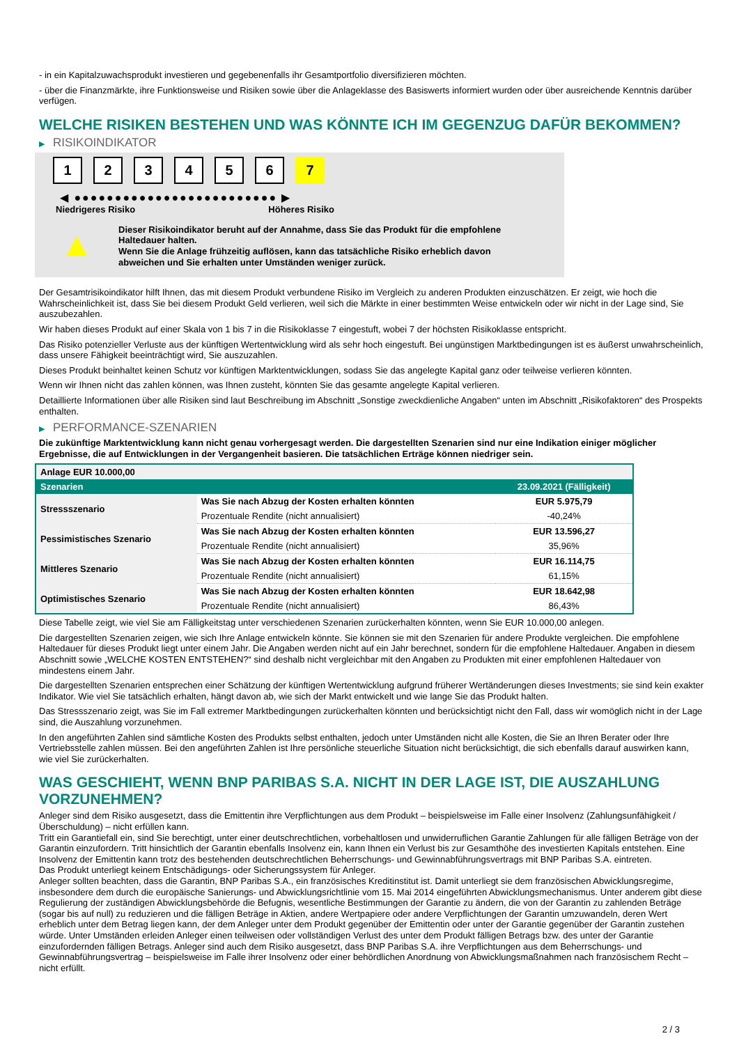- in ein Kapitalzuwachsprodukt investieren und gegebenenfalls ihr Gesamtportfolio diversifizieren möchten.
- über die Finanzmärkte, ihre Funktionsweise und Risiken sowie über die Anlageklasse des Basiswerts informiert wurden oder über ausreichende Kenntnis darüber verfügen.
WELCHE RISIKEN BESTEHEN UND WAS KÖNNTE ICH IM GEGENZUG DAFÜR BEKOMMEN?
▶ RISIKOINDIKATOR
1 2 3 4 5 6 7
◀ ●●●●●●●●●●●●●●●●●●●●●●●●● ▶
Niedrigeres Risiko Höheres Risiko
▲
Dieser Risikoindikator beruht auf der Annahme, dass Sie das Produkt für die empfohlene Haltedauer halten.
Wenn Sie die Anlage frühzeitig auflösen, kann das tatsächliche Risiko erheblich davon abweichen und Sie erhalten unter Umständen weniger zurück.
Der Gesamtrisikoindikator hilft Ihnen, das mit diesem Produkt verbundene Risiko im Vergleich zu anderen Produkten einzuschätzen. Er zeigt, wie hoch die Wahrscheinlichkeit ist, dass Sie bei diesem Produkt Geld verlieren, weil sich die Märkte in einer bestimmten Weise entwickeln oder wir nicht in der Lage sind, Sie auszubezahlen.
Wir haben dieses Produkt auf einer Skala von 1 bis 7 in die Risikoklasse 7 eingestuft, wobei 7 der höchsten Risikoklasse entspricht.
Das Risiko potenzieller Verluste aus der künftigen Wertentwicklung wird als sehr hoch eingestuft. Bei ungünstigen Marktbedingungen ist es äußerst unwahrscheinlich, dass unsere Fähigkeit beeinträchtigt wird, Sie auszuzahlen.
Dieses Produkt beinhaltet keinen Schutz vor künftigen Marktentwicklungen, sodass Sie das angelegte Kapital ganz oder teilweise verlieren könnten.
Wenn wir Ihnen nicht das zahlen können, was Ihnen zusteht, könnten Sie das gesamte angelegte Kapital verlieren.
Detaillierte Informationen über alle Risiken sind laut Beschreibung im Abschnitt „Sonstige zweckdienliche Angaben“ unten im Abschnitt „Risikofaktoren“ des Prospekts enthalten.
▶ PERFORMANCE-SZENARIEN
Die zukünftige Marktentwicklung kann nicht genau vorhergesagt werden. Die dargestellten Szenarien sind nur eine Indikation einiger möglicher Ergebnisse, die auf Entwicklungen in der Vergangenheit basieren. Die tatsächlichen Erträge können niedriger sein.
| Anlage EUR 10.000,00 | | |
| --- | --- | --- |
| Szenarien | | 23.09.2021 (Fälligkeit) |
| Stressszenario | Was Sie nach Abzug der Kosten erhalten könnten | EUR 5.975,79 |
| | Prozentuale Rendite (nicht annualisiert) | -40,24% |
| Pessimistisches Szenario | Was Sie nach Abzug der Kosten erhalten könnten | EUR 13.596,27 |
| | Prozentuale Rendite (nicht annualisiert) | 35,96% |
| Mittleres Szenario | Was Sie nach Abzug der Kosten erhalten könnten | EUR 16.114,75 |
| | Prozentuale Rendite (nicht annualisiert) | 61,15% |
| Optimistisches Szenario | Was Sie nach Abzug der Kosten erhalten könnten | EUR 18.642,98 |
| | Prozentuale Rendite (nicht annualisiert) | 86,43% |
Diese Tabelle zeigt, wie viel Sie am Fälligkeitstag unter verschiedenen Szenarien zurückerhalten könnten, wenn Sie EUR 10.000,00 anlegen.
Die dargestellten Szenarien zeigen, wie sich Ihre Anlage entwickeln könnte. Sie können sie mit den Szenarien für andere Produkte vergleichen. Die empfohlene Haltedauer für dieses Produkt liegt unter einem Jahr. Die Angaben werden nicht auf ein Jahr berechnet, sondern für die empfohlene Haltedauer. Angaben in diesem Abschnitt sowie „WELCHE KOSTEN ENTSTEHEN?“ sind deshalb nicht vergleichbar mit den Angaben zu Produkten mit einer empfohlenen Haltedauer von mindestens einem Jahr.
Die dargestellten Szenarien entsprechen einer Schätzung der künftigen Wertentwicklung aufgrund früherer Wertänderungen dieses Investments; sie sind kein exakter Indikator. Wie viel Sie tatsächlich erhalten, hängt davon ab, wie sich der Markt entwickelt und wie lange Sie das Produkt halten.
Das Stressszenario zeigt, was Sie im Fall extremer Marktbedingungen zurückerhalten könnten und berücksichtigt nicht den Fall, dass wir womöglich nicht in der Lage sind, die Auszahlung vorzunehmen.
In den angeführten Zahlen sind sämtliche Kosten des Produkts selbst enthalten, jedoch unter Umständen nicht alle Kosten, die Sie an Ihren Berater oder Ihre Vertriebsstelle zahlen müssen. Bei den angeführten Zahlen ist Ihre persönliche steuerliche Situation nicht berücksichtigt, die sich ebenfalls darauf auswirken kann, wie viel Sie zurückerhalten.
WAS GESCHIEHT, WENN BNP PARIBAS S.A. NICHT IN DER LAGE IST, DIE AUSZAHLUNG VORZUNEHMEN?
Anleger sind dem Risiko ausgesetzt, dass die Emittentin ihre Verpflichtungen aus dem Produkt – beispielsweise im Falle einer Insolvenz (Zahlungsunfähigkeit / Überschuldung) – nicht erfüllen kann.
Tritt ein Garantiefall ein, sind Sie berechtigt, unter einer deutschrechtlichen, vorbehaltlosen und unwiderruflichen Garantie Zahlungen für alle fälligen Beträge von der Garantin einzufordern. Tritt hinsichtlich der Garantin ebenfalls Insolvenz ein, kann Ihnen ein Verlust bis zur Gesamthöhe des investierten Kapitals entstehen. Eine Insolvenz der Emittentin kann trotz des bestehenden deutschrechtlichen Beherrschungs- und Gewinnabführungsvertrags mit BNP Paribas S.A. eintreten.
Das Produkt unterliegt keinem Entschädigungs- oder Sicherungssystem für Anleger.
Anleger sollten beachten, dass die Garantin, BNP Paribas S.A., ein französisches Kreditinstitut ist. Damit unterliegt sie dem französischen Abwicklungsregime, insbesondere dem durch die europäische Sanierungs- und Abwicklungsrichtlinie vom 15. Mai 2014 eingeführten Abwicklungsmechanismus. Unter anderem gibt diese Regulierung der zuständigen Abwicklungsbehörde die Befugnis, wesentliche Bestimmungen der Garantie zu ändern, die von der Garantin zu zahlenden Beträge (sogar bis auf null) zu reduzieren und die fälligen Beträge in Aktien, andere Wertpapiere oder andere Verpflichtungen der Garantin umzuwandeln, deren Wert erheblich unter dem Betrag liegen kann, der dem Anleger unter dem Produkt gegenüber der Emittentin oder unter der Garantie gegenüber der Garantin zustehen würde. Unter Umständen erleiden Anleger einen teilweisen oder vollständigen Verlust des unter dem Produkt fälligen Betrags bzw. des unter der Garantie einzufordernden fälligen Betrags. Anleger sind auch dem Risiko ausgesetzt, dass BNP Paribas S.A. ihre Verpflichtungen aus dem Beherrschungs- und Gewinnabführungsvertrag – beispielsweise im Falle ihrer Insolvenz oder einer behördlichen Anordnung von Abwicklungsmaßnahmen nach französischem Recht – nicht erfüllt.
2 / 3